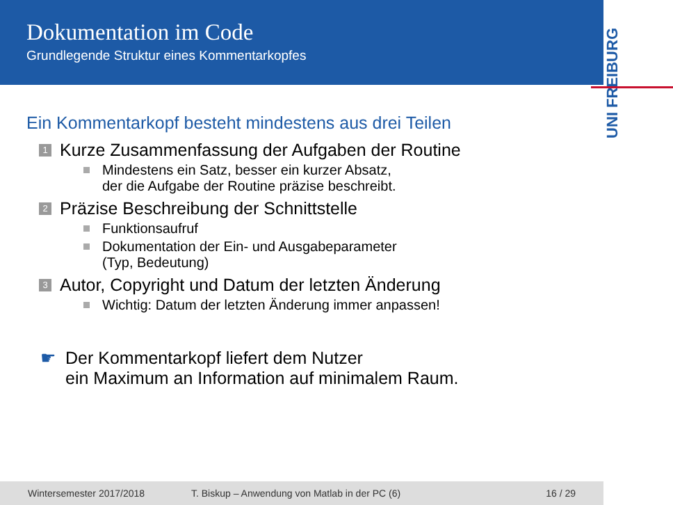Dokumentation im Code
Grundlegende Struktur eines Kommentarkopfes
UNI FREIBURG
Ein Kommentarkopf besteht mindestens aus drei Teilen
1 Kurze Zusammenfassung der Aufgaben der Routine
Mindestens ein Satz, besser ein kurzer Absatz,
der die Aufgabe der Routine präzise beschreibt.
2 Präzise Beschreibung der Schnittstelle
Funktionsaufruf
Dokumentation der Ein- und Ausgabeparameter
(Typ, Bedeutung)
3 Autor, Copyright und Datum der letzten Änderung
Wichtig: Datum der letzten Änderung immer anpassen!
☛ Der Kommentarkopf liefert dem Nutzer
ein Maximum an Information auf minimalem Raum.
Wintersemester 2017/2018 T. Biskup – Anwendung von Matlab in der PC (6) 16 / 29